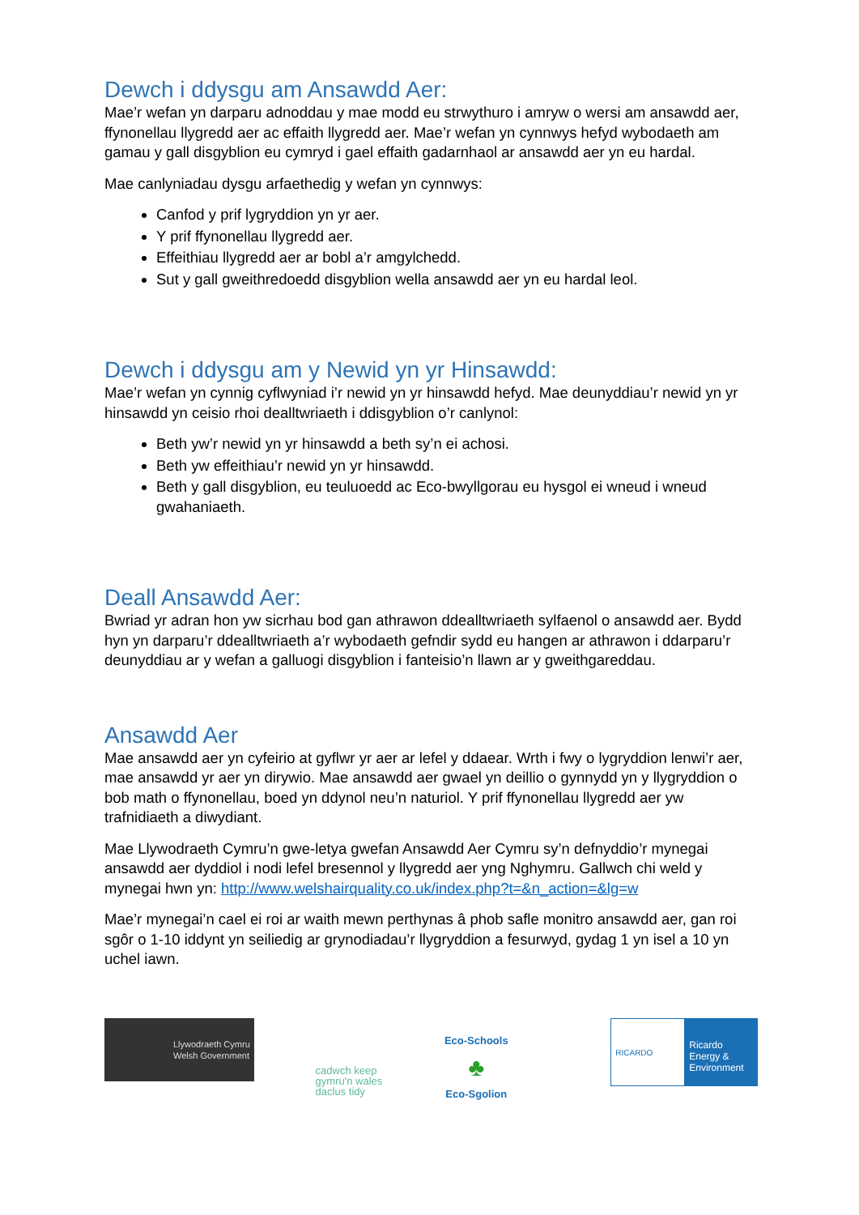Dewch i ddysgu am Ansawdd Aer:
Mae’r wefan yn darparu adnoddau y mae modd eu strwythuro i amryw o wersi am ansawdd aer, ffynonellau llygredd aer ac effaith llygredd aer. Mae’r wefan yn cynnwys hefyd wybodaeth am gamau y gall disgyblion eu cymryd i gael effaith gadarnhaol ar ansawdd aer yn eu hardal.
Mae canlyniadau dysgu arfaethedig y wefan yn cynnwys:
Canfod y prif lygryddion yn yr aer.
Y prif ffynonellau llygredd aer.
Effeithiau llygredd aer ar bobl a’r amgylchedd.
Sut y gall gweithredoedd disgyblion wella ansawdd aer yn eu hardal leol.
Dewch i ddysgu am y Newid yn yr Hinsawdd:
Mae’r wefan yn cynnig cyflwyniad i’r newid yn yr hinsawdd hefyd. Mae deunyddiau’r newid yn yr hinsawdd yn ceisio rhoi dealltwriaeth i ddisgyblion o’r canlynol:
Beth yw’r newid yn yr hinsawdd a beth sy’n ei achosi.
Beth yw effeithiau’r newid yn yr hinsawdd.
Beth y gall disgyblion, eu teuluoedd ac Eco-bwyllgorau eu hysgol ei wneud i wneud gwahaniaeth.
Deall Ansawdd Aer:
Bwriad yr adran hon yw sicrhau bod gan athrawon ddealltwriaeth sylfaenol o ansawdd aer. Bydd hyn yn darparu’r ddealltwriaeth a’r wybodaeth gefndir sydd eu hangen ar athrawon i ddarparu’r deunyddiau ar y wefan a galluogi disgyblion i fanteisio’n llawn ar y gweithgareddau.
Ansawdd Aer
Mae ansawdd aer yn cyfeirio at gyflwr yr aer ar lefel y ddaear. Wrth i fwy o lygryddion lenwi’r aer, mae ansawdd yr aer yn dirywio. Mae ansawdd aer gwael yn deillio o gynnydd yn y llygryddion o bob math o ffynonellau, boed yn ddynol neu’n naturiol. Y prif ffynonellau llygredd aer yw trafnidiaeth a diwydiant.
Mae Llywodraeth Cymru’n gwe-letya gwefan Ansawdd Aer Cymru sy’n defnyddio’r mynegai ansawdd aer dyddiol i nodi lefel bresennol y llygredd aer yng Nghymru. Gallwch chi weld y mynegai hwn yn: http://www.welshairquality.co.uk/index.php?t=&n_action=&lg=w
Mae’r mynegai’n cael ei roi ar waith mewn perthynas â phob safle monitro ansawdd aer, gan roi sgôr o 1-10 iddynt yn seiliedig ar grynodiadau’r llygryddion a fesurwyd, gydag 1 yn isel a 10 yn uchel iawn.
Llywodraeth Cymru
Welsh Government
cadwch keep
gymru'n wales
daclus tidy
Eco-Schools
♣
Eco-Sgolion
RICARDO
Ricardo
Energy & Environment